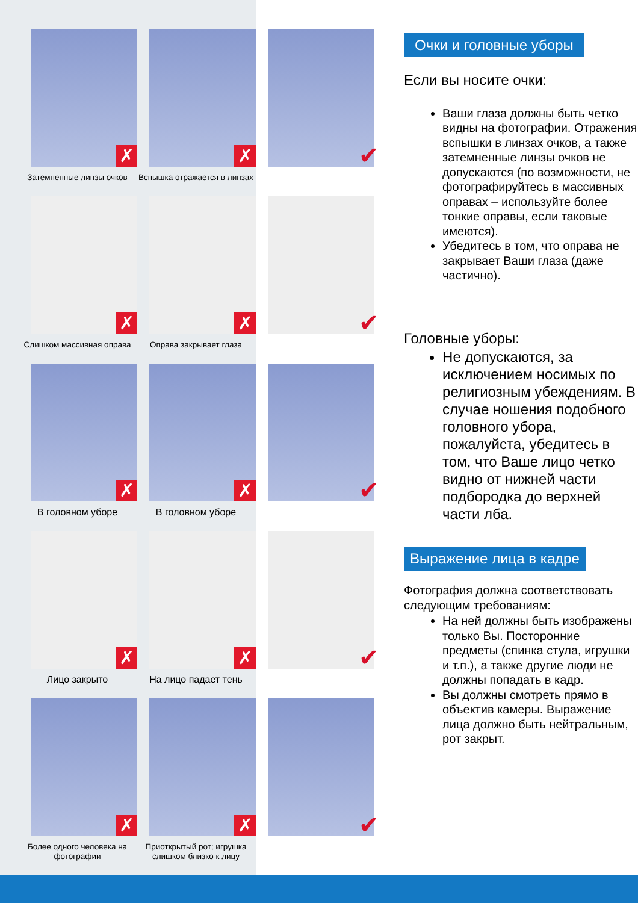✗
Затемненные линзы очков
✗
Вспышка отражается в линзах
✔
✗
Слишком массивная оправа
✗
Оправа закрывает глаза
✔
✗
В головном уборе
✗
В головном уборе
✔
✗
Лицо закрыто
✗
На лицо падает тень
✔
✗
Более одного человека на фотографии
✗
Приоткрытый рот; игрушка слишком близко к лицу
✔
Очки и головные уборы
Если вы носите очки:
Ваши глаза должны быть четко видны на фотографии. Отражения вспышки в линзах очков, а также затемненные линзы очков не допускаются (по возможности, не фотографируйтесь в массивных оправах – используйте более тонкие оправы, если таковые имеются).
Убедитесь в том, что оправа не закрывает Ваши глаза (даже частично).
Головные уборы:
Не допускаются, за исключением носимых по религиозным убеждениям. В случае ношения подобного головного убора, пожалуйста, убедитесь в том, что Ваше лицо четко видно от нижней части подбородка до верхней части лба.
Выражение лица в кадре
Фотография должна соответствовать следующим требованиям:
На ней должны быть изображены только Вы. Посторонние предметы (спинка стула, игрушки и т.п.), а также другие люди не должны попадать в кадр.
Вы должны смотреть прямо в объектив камеры. Выражение лица должно быть нейтральным, рот закрыт.